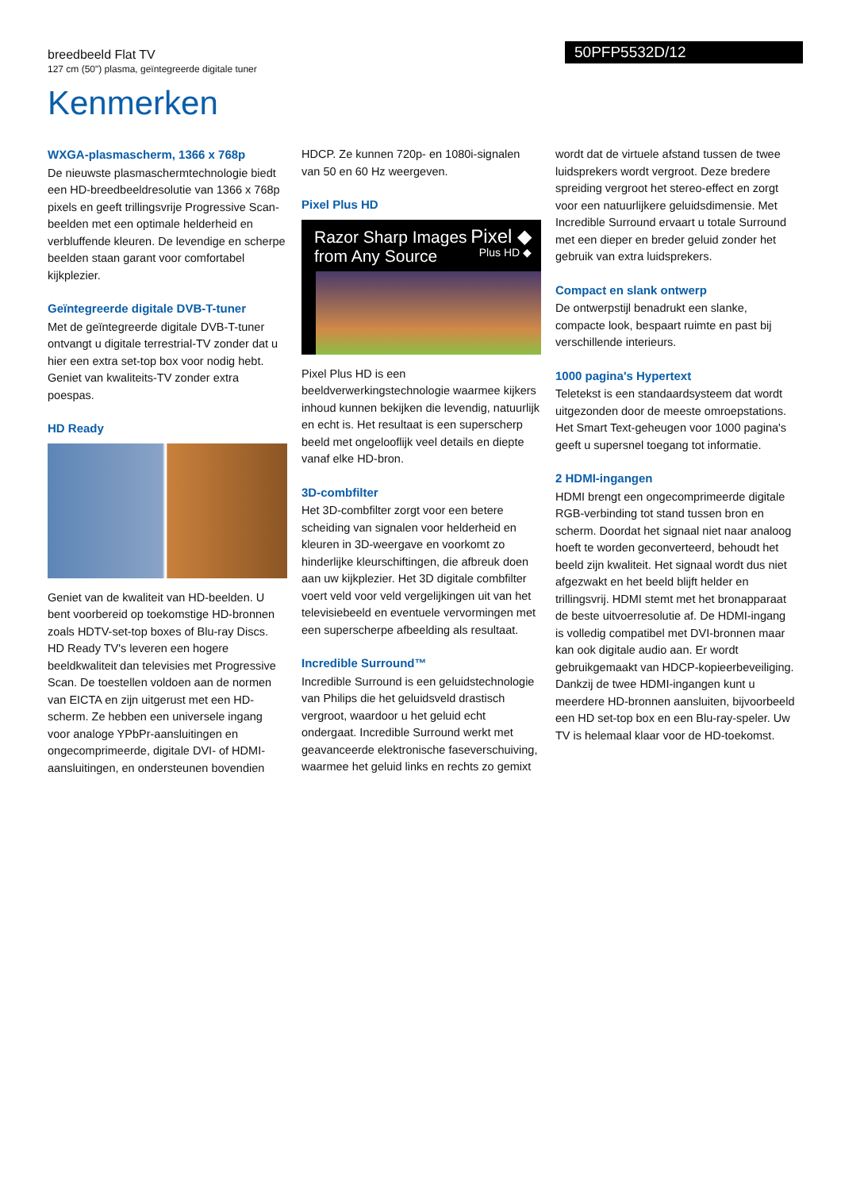breedbeeld Flat TV
127 cm (50") plasma, geïntegreerde digitale tuner
50PFP5532D/12
Kenmerken
WXGA-plasmascherm, 1366 x 768p
De nieuwste plasmaschermtechnologie biedt een HD-breedbeeldresolutie van 1366 x 768p pixels en geeft trillingsvrije Progressive Scan-beelden met een optimale helderheid en verbluffende kleuren. De levendige en scherpe beelden staan garant voor comfortabel kijkplezier.
Geïntegreerde digitale DVB-T-tuner
Met de geïntegreerde digitale DVB-T-tuner ontvangt u digitale terrestrial-TV zonder dat u hier een extra set-top box voor nodig hebt. Geniet van kwaliteits-TV zonder extra poespas.
HD Ready
Geniet van de kwaliteit van HD-beelden. U bent voorbereid op toekomstige HD-bronnen zoals HDTV-set-top boxes of Blu-ray Discs. HD Ready TV's leveren een hogere beeldkwaliteit dan televisies met Progressive Scan. De toestellen voldoen aan de normen van EICTA en zijn uitgerust met een HD-scherm. Ze hebben een universele ingang voor analoge YPbPr-aansluitingen en ongecomprimeerde, digitale DVI- of HDMI-aansluitingen, en ondersteunen bovendien
HDCP. Ze kunnen 720p- en 1080i-signalen van 50 en 60 Hz weergeven.
Pixel Plus HD
Razor Sharp Images
from Any Source
Pixel ◆
Plus HD ◆
Pixel Plus HD is een beeldverwerkingstechnologie waarmee kijkers inhoud kunnen bekijken die levendig, natuurlijk en echt is. Het resultaat is een superscherp beeld met ongelooflijk veel details en diepte vanaf elke HD-bron.
3D-combfilter
Het 3D-combfilter zorgt voor een betere scheiding van signalen voor helderheid en kleuren in 3D-weergave en voorkomt zo hinderlijke kleurschiftingen, die afbreuk doen aan uw kijkplezier. Het 3D digitale combfilter voert veld voor veld vergelijkingen uit van het televisiebeeld en eventuele vervormingen met een superscherpe afbeelding als resultaat.
Incredible Surround™
Incredible Surround is een geluidstechnologie van Philips die het geluidsveld drastisch vergroot, waardoor u het geluid echt ondergaat. Incredible Surround werkt met geavanceerde elektronische faseverschuiving, waarmee het geluid links en rechts zo gemixt
wordt dat de virtuele afstand tussen de twee luidsprekers wordt vergroot. Deze bredere spreiding vergroot het stereo-effect en zorgt voor een natuurlijkere geluidsdimensie. Met Incredible Surround ervaart u totale Surround met een dieper en breder geluid zonder het gebruik van extra luidsprekers.
Compact en slank ontwerp
De ontwerpstijl benadrukt een slanke, compacte look, bespaart ruimte en past bij verschillende interieurs.
1000 pagina's Hypertext
Teletekst is een standaardsysteem dat wordt uitgezonden door de meeste omroepstations. Het Smart Text-geheugen voor 1000 pagina's geeft u supersnel toegang tot informatie.
2 HDMI-ingangen
HDMI brengt een ongecomprimeerde digitale RGB-verbinding tot stand tussen bron en scherm. Doordat het signaal niet naar analoog hoeft te worden geconverteerd, behoudt het beeld zijn kwaliteit. Het signaal wordt dus niet afgezwakt en het beeld blijft helder en trillingsvrij. HDMI stemt met het bronapparaat de beste uitvoerresolutie af. De HDMI-ingang is volledig compatibel met DVI-bronnen maar kan ook digitale audio aan. Er wordt gebruikgemaakt van HDCP-kopieerbeveiliging. Dankzij de twee HDMI-ingangen kunt u meerdere HD-bronnen aansluiten, bijvoorbeeld een HD set-top box en een Blu-ray-speler. Uw TV is helemaal klaar voor de HD-toekomst.